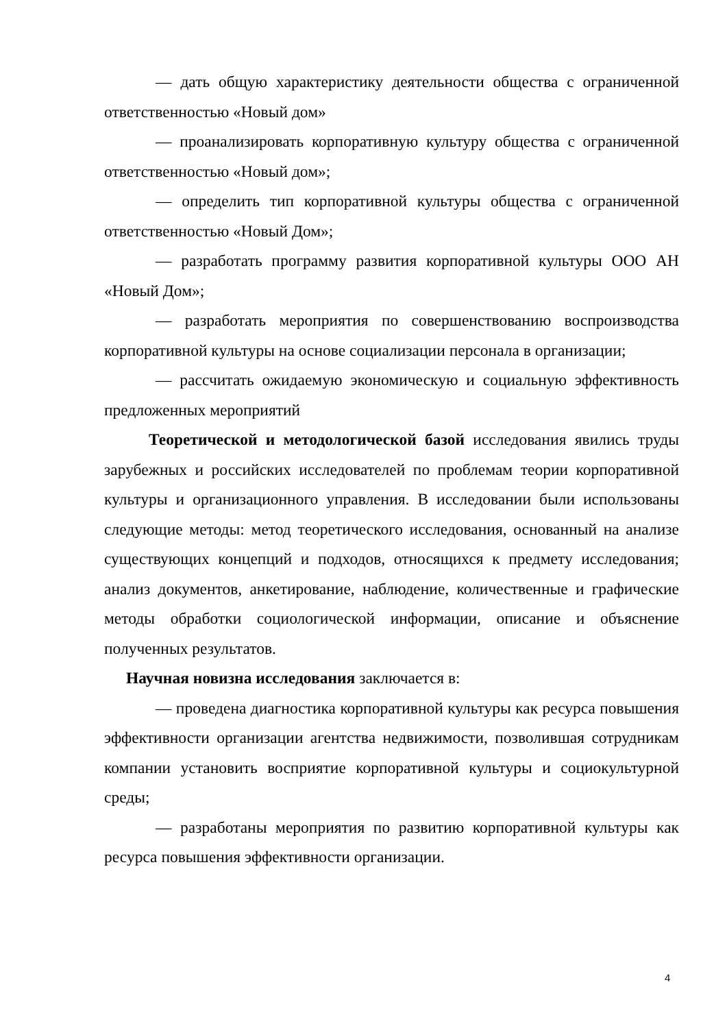— дать общую характеристику деятельности общества с ограниченной ответственностью «Новый дом»
— проанализировать корпоративную культуру общества с ограниченной ответственностью «Новый дом»;
— определить тип корпоративной культуры общества с ограниченной ответственностью «Новый Дом»;
— разработать программу развития корпоративной культуры ООО АН «Новый Дом»;
— разработать мероприятия по совершенствованию воспроизводства корпоративной культуры на основе социализации персонала в организации;
— рассчитать ожидаемую экономическую и социальную эффективность предложенных мероприятий
Теоретической и методологической базой исследования явились труды зарубежных и российских исследователей по проблемам теории корпоративной культуры и организационного управления. В исследовании были использованы следующие методы: метод теоретического исследования, основанный на анализе существующих концепций и подходов, относящихся к предмету исследования; анализ документов, анкетирование, наблюдение, количественные и графические методы обработки социологической информации, описание и объяснение полученных результатов.
Научная новизна исследования заключается в:
— проведена диагностика корпоративной культуры как ресурса повышения эффективности организации агентства недвижимости, позволившая сотрудникам компании установить восприятие корпоративной культуры и социокультурной среды;
— разработаны мероприятия по развитию корпоративной культуры как ресурса повышения эффективности организации.
4